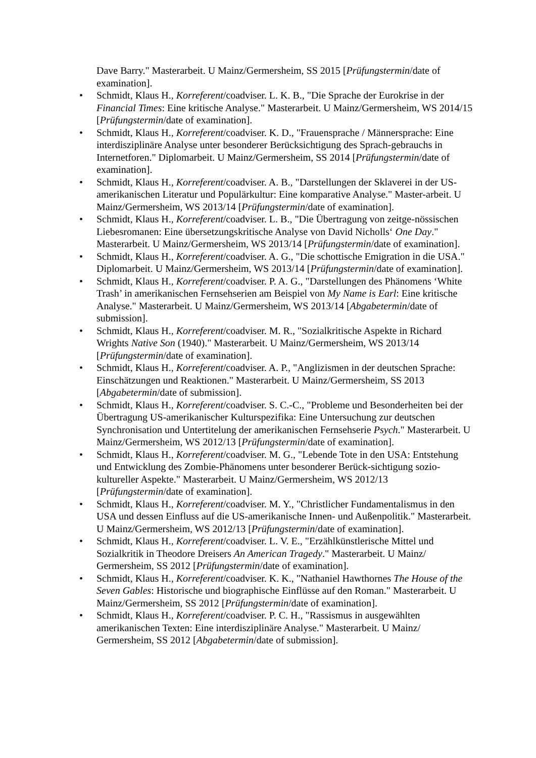Dave Barry." Masterarbeit. U Mainz/Germersheim, SS 2015 [Prüfungstermin/date of examination].
• Schmidt, Klaus H., Korreferent/coadviser. L. K. B., "Die Sprache der Eurokrise in der Financial Times: Eine kritische Analyse." Masterarbeit. U Mainz/Germersheim, WS 2014/15 [Prüfungstermin/date of examination].
• Schmidt, Klaus H., Korreferent/coadviser. K. D., "Frauensprache / Männersprache: Eine interdisziplinäre Analyse unter besonderer Berücksichtigung des Sprach-gebrauchs in Internetforen." Diplomarbeit. U Mainz/Germersheim, SS 2014 [Prüfungstermin/date of examination].
• Schmidt, Klaus H., Korreferent/coadviser. A. B., "Darstellungen der Sklaverei in der US-amerikanischen Literatur und Populärkultur: Eine komparative Analyse." Master-arbeit. U Mainz/Germersheim, WS 2013/14 [Prüfungstermin/date of examination].
• Schmidt, Klaus H., Korreferent/coadviser. L. B., "Die Übertragung von zeitge-nössischen Liebesromanen: Eine übersetzungskritische Analyse von David Nicholls‘ One Day." Masterarbeit. U Mainz/Germersheim, WS 2013/14 [Prüfungstermin/date of examination].
• Schmidt, Klaus H., Korreferent/coadviser. A. G., "Die schottische Emigration in die USA." Diplomarbeit. U Mainz/Germersheim, WS 2013/14 [Prüfungstermin/date of examination].
• Schmidt, Klaus H., Korreferent/coadviser. P. A. G., "Darstellungen des Phänomens ‘White Trash’ in amerikanischen Fernsehserien am Beispiel von My Name is Earl: Eine kritische Analyse." Masterarbeit. U Mainz/Germersheim, WS 2013/14 [Abgabetermin/date of submission].
• Schmidt, Klaus H., Korreferent/coadviser. M. R., "Sozialkritische Aspekte in Richard Wrights Native Son (1940)." Masterarbeit. U Mainz/Germersheim, WS 2013/14 [Prüfungstermin/date of examination].
• Schmidt, Klaus H., Korreferent/coadviser. A. P., "Anglizismen in der deutschen Sprache: Einschätzungen und Reaktionen." Masterarbeit. U Mainz/Germersheim, SS 2013 [Abgabetermin/date of submission].
• Schmidt, Klaus H., Korreferent/coadviser. S. C.-C., "Probleme und Besonderheiten bei der Übertragung US-amerikanischer Kulturspezifika: Eine Untersuchung zur deutschen Synchronisation und Untertitelung der amerikanischen Fernsehserie Psych." Masterarbeit. U Mainz/Germersheim, WS 2012/13 [Prüfungstermin/date of examination].
• Schmidt, Klaus H., Korreferent/coadviser. M. G., "Lebende Tote in den USA: Entstehung und Entwicklung des Zombie-Phänomens unter besonderer Berück-sichtigung sozio-kultureller Aspekte." Masterarbeit. U Mainz/Germersheim, WS 2012/13 [Prüfungstermin/date of examination].
• Schmidt, Klaus H., Korreferent/coadviser. M. Y., "Christlicher Fundamentalismus in den USA und dessen Einfluss auf die US-amerikanische Innen- und Außenpolitik." Masterarbeit. U Mainz/Germersheim, WS 2012/13 [Prüfungstermin/date of examination].
• Schmidt, Klaus H., Korreferent/coadviser. L. V. E., "Erzählkünstlerische Mittel und Sozialkritik in Theodore Dreisers An American Tragedy." Masterarbeit. U Mainz/ Germersheim, SS 2012 [Prüfungstermin/date of examination].
• Schmidt, Klaus H., Korreferent/coadviser. K. K., "Nathaniel Hawthornes The House of the Seven Gables: Historische und biographische Einflüsse auf den Roman." Masterarbeit. U Mainz/Germersheim, SS 2012 [Prüfungstermin/date of examination].
• Schmidt, Klaus H., Korreferent/coadviser. P. C. H., "Rassismus in ausgewählten amerikanischen Texten: Eine interdisziplinäre Analyse." Masterarbeit. U Mainz/ Germersheim, SS 2012 [Abgabetermin/date of submission].